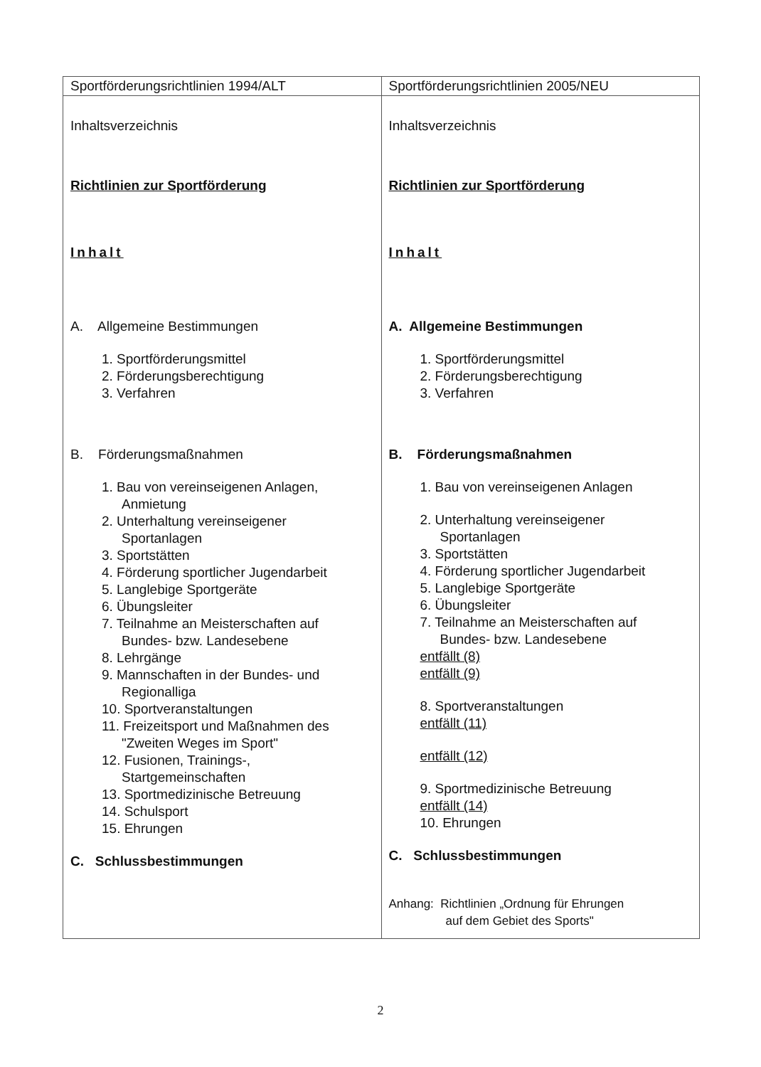| Sportförderungsrichtlinien 1994/ALT | Sportförderungsrichtlinien 2005/NEU |
| --- | --- |
| Inhaltsverzeichnis Richtlinien zur Sportförderung Inhalt A. Allgemeine Bestimmungen 1. Sportförderungsmittel 2. Förderungsberechtigung 3. Verfahren B. Förderungsmaßnahmen 1. Bau von vereinseigenen Anlagen, Anmietung 2. Unterhaltung vereinseigener Sportanlagen 3. Sportstätten 4. Förderung sportlicher Jugendarbeit 5. Langlebige Sportgeräte 6. Übungsleiter 7. Teilnahme an Meisterschaften auf Bundes- bzw. Landesebene 8. Lehrgänge 9. Mannschaften in der Bundes- und Regionalliga 10. Sportveranstaltungen 11. Freizeitsport und Maßnahmen des "Zweiten Weges im Sport" 12. Fusionen, Trainings-, Startgemeinschaften 13. Sportmedizinische Betreuung 14. Schulsport 15. Ehrungen C. Schlussbestimmungen | Inhaltsverzeichnis Richtlinien zur Sportförderung Inhalt A. Allgemeine Bestimmungen 1. Sportförderungsmittel 2. Förderungsberechtigung 3. Verfahren B. Förderungsmaßnahmen 1. Bau von vereinseigenen Anlagen 2. Unterhaltung vereinseigener Sportanlagen 3. Sportstätten 4. Förderung sportlicher Jugendarbeit 5. Langlebige Sportgeräte 6. Übungsleiter 7. Teilnahme an Meisterschaften auf Bundes- bzw. Landesebene entfällt (8) entfällt (9) 8. Sportveranstaltungen entfällt (11) entfällt (12) 9. Sportmedizinische Betreuung entfällt (14) 10. Ehrungen C. Schlussbestimmungen Anhang: Richtlinien „Ordnung für Ehrungen auf dem Gebiet des Sports" |
2